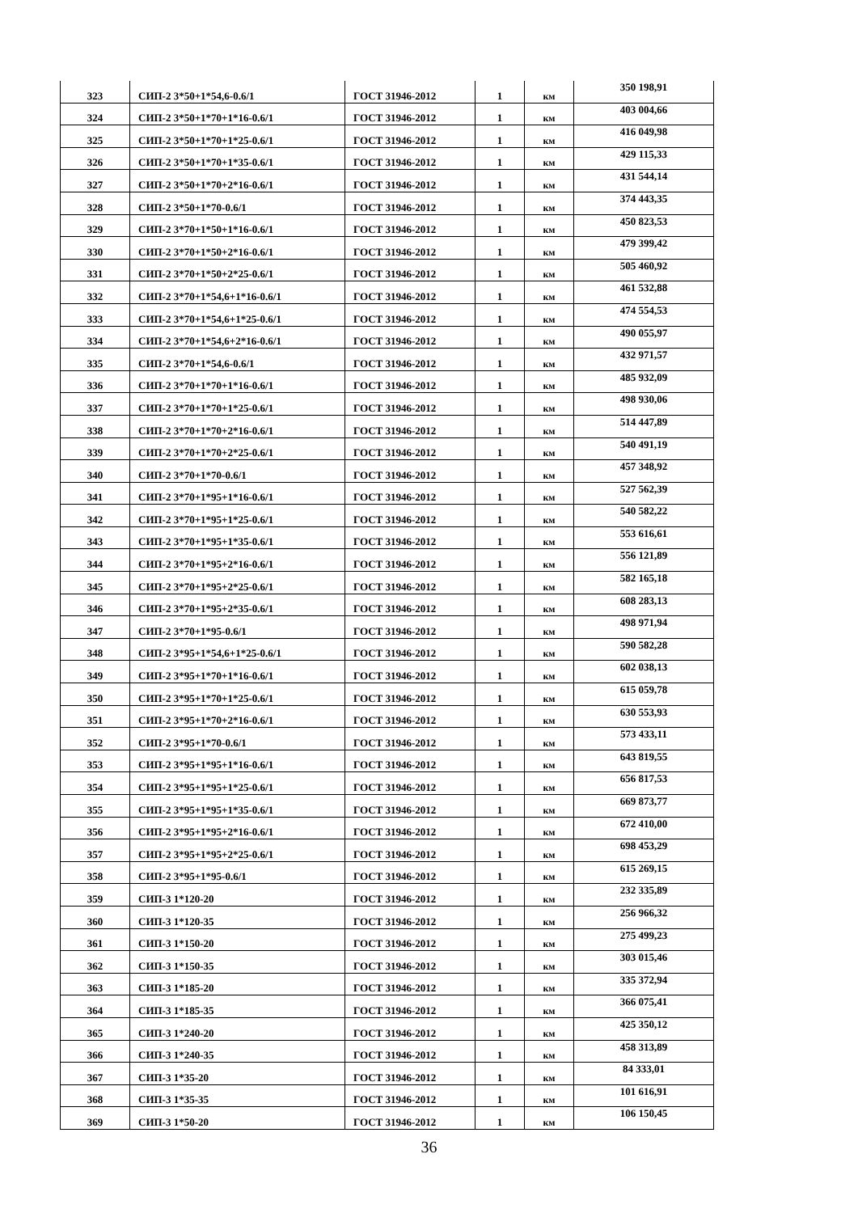| 323 | СИП-2 3*50+1*54,6-0.6/1 | ГОСТ 31946-2012 | 1 | км | 350 198,91 |
| 324 | СИП-2 3*50+1*70+1*16-0.6/1 | ГОСТ 31946-2012 | 1 | км | 403 004,66 |
| 325 | СИП-2 3*50+1*70+1*25-0.6/1 | ГОСТ 31946-2012 | 1 | км | 416 049,98 |
| 326 | СИП-2 3*50+1*70+1*35-0.6/1 | ГОСТ 31946-2012 | 1 | км | 429 115,33 |
| 327 | СИП-2 3*50+1*70+2*16-0.6/1 | ГОСТ 31946-2012 | 1 | км | 431 544,14 |
| 328 | СИП-2 3*50+1*70-0.6/1 | ГОСТ 31946-2012 | 1 | км | 374 443,35 |
| 329 | СИП-2 3*70+1*50+1*16-0.6/1 | ГОСТ 31946-2012 | 1 | км | 450 823,53 |
| 330 | СИП-2 3*70+1*50+2*16-0.6/1 | ГОСТ 31946-2012 | 1 | км | 479 399,42 |
| 331 | СИП-2 3*70+1*50+2*25-0.6/1 | ГОСТ 31946-2012 | 1 | км | 505 460,92 |
| 332 | СИП-2 3*70+1*54,6+1*16-0.6/1 | ГОСТ 31946-2012 | 1 | км | 461 532,88 |
| 333 | СИП-2 3*70+1*54,6+1*25-0.6/1 | ГОСТ 31946-2012 | 1 | км | 474 554,53 |
| 334 | СИП-2 3*70+1*54,6+2*16-0.6/1 | ГОСТ 31946-2012 | 1 | км | 490 055,97 |
| 335 | СИП-2 3*70+1*54,6-0.6/1 | ГОСТ 31946-2012 | 1 | км | 432 971,57 |
| 336 | СИП-2 3*70+1*70+1*16-0.6/1 | ГОСТ 31946-2012 | 1 | км | 485 932,09 |
| 337 | СИП-2 3*70+1*70+1*25-0.6/1 | ГОСТ 31946-2012 | 1 | км | 498 930,06 |
| 338 | СИП-2 3*70+1*70+2*16-0.6/1 | ГОСТ 31946-2012 | 1 | км | 514 447,89 |
| 339 | СИП-2 3*70+1*70+2*25-0.6/1 | ГОСТ 31946-2012 | 1 | км | 540 491,19 |
| 340 | СИП-2 3*70+1*70-0.6/1 | ГОСТ 31946-2012 | 1 | км | 457 348,92 |
| 341 | СИП-2 3*70+1*95+1*16-0.6/1 | ГОСТ 31946-2012 | 1 | км | 527 562,39 |
| 342 | СИП-2 3*70+1*95+1*25-0.6/1 | ГОСТ 31946-2012 | 1 | км | 540 582,22 |
| 343 | СИП-2 3*70+1*95+1*35-0.6/1 | ГОСТ 31946-2012 | 1 | км | 553 616,61 |
| 344 | СИП-2 3*70+1*95+2*16-0.6/1 | ГОСТ 31946-2012 | 1 | км | 556 121,89 |
| 345 | СИП-2 3*70+1*95+2*25-0.6/1 | ГОСТ 31946-2012 | 1 | км | 582 165,18 |
| 346 | СИП-2 3*70+1*95+2*35-0.6/1 | ГОСТ 31946-2012 | 1 | км | 608 283,13 |
| 347 | СИП-2 3*70+1*95-0.6/1 | ГОСТ 31946-2012 | 1 | км | 498 971,94 |
| 348 | СИП-2 3*95+1*54,6+1*25-0.6/1 | ГОСТ 31946-2012 | 1 | км | 590 582,28 |
| 349 | СИП-2 3*95+1*70+1*16-0.6/1 | ГОСТ 31946-2012 | 1 | км | 602 038,13 |
| 350 | СИП-2 3*95+1*70+1*25-0.6/1 | ГОСТ 31946-2012 | 1 | км | 615 059,78 |
| 351 | СИП-2 3*95+1*70+2*16-0.6/1 | ГОСТ 31946-2012 | 1 | км | 630 553,93 |
| 352 | СИП-2 3*95+1*70-0.6/1 | ГОСТ 31946-2012 | 1 | км | 573 433,11 |
| 353 | СИП-2 3*95+1*95+1*16-0.6/1 | ГОСТ 31946-2012 | 1 | км | 643 819,55 |
| 354 | СИП-2 3*95+1*95+1*25-0.6/1 | ГОСТ 31946-2012 | 1 | км | 656 817,53 |
| 355 | СИП-2 3*95+1*95+1*35-0.6/1 | ГОСТ 31946-2012 | 1 | км | 669 873,77 |
| 356 | СИП-2 3*95+1*95+2*16-0.6/1 | ГОСТ 31946-2012 | 1 | км | 672 410,00 |
| 357 | СИП-2 3*95+1*95+2*25-0.6/1 | ГОСТ 31946-2012 | 1 | км | 698 453,29 |
| 358 | СИП-2 3*95+1*95-0.6/1 | ГОСТ 31946-2012 | 1 | км | 615 269,15 |
| 359 | СИП-3 1*120-20 | ГОСТ 31946-2012 | 1 | км | 232 335,89 |
| 360 | СИП-3 1*120-35 | ГОСТ 31946-2012 | 1 | км | 256 966,32 |
| 361 | СИП-3 1*150-20 | ГОСТ 31946-2012 | 1 | км | 275 499,23 |
| 362 | СИП-3 1*150-35 | ГОСТ 31946-2012 | 1 | км | 303 015,46 |
| 363 | СИП-3 1*185-20 | ГОСТ 31946-2012 | 1 | км | 335 372,94 |
| 364 | СИП-3 1*185-35 | ГОСТ 31946-2012 | 1 | км | 366 075,41 |
| 365 | СИП-3 1*240-20 | ГОСТ 31946-2012 | 1 | км | 425 350,12 |
| 366 | СИП-3 1*240-35 | ГОСТ 31946-2012 | 1 | км | 458 313,89 |
| 367 | СИП-3 1*35-20 | ГОСТ 31946-2012 | 1 | км | 84 333,01 |
| 368 | СИП-3 1*35-35 | ГОСТ 31946-2012 | 1 | км | 101 616,91 |
| 369 | СИП-3 1*50-20 | ГОСТ 31946-2012 | 1 | км | 106 150,45 |
36